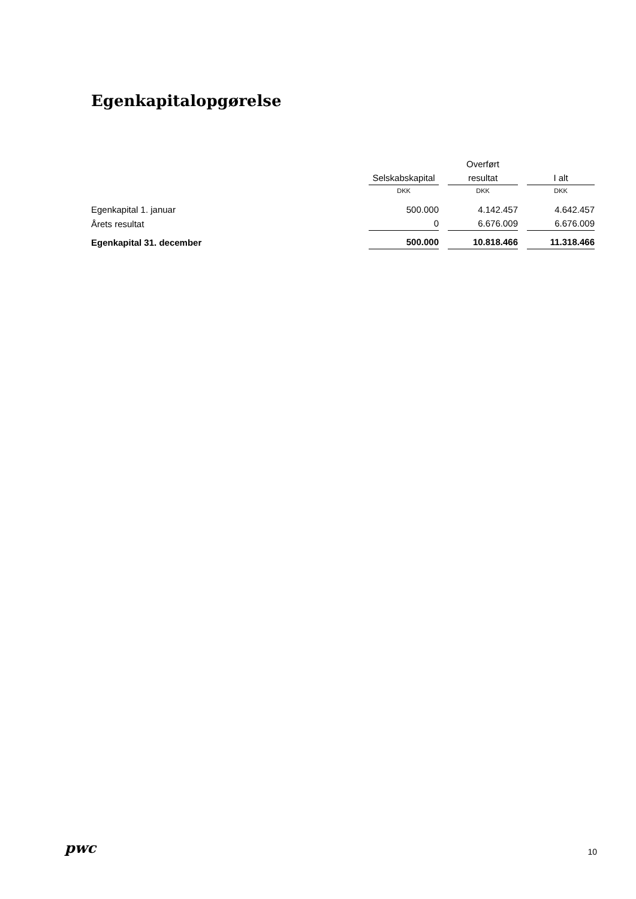Egenkapitalopgørelse
| | | | Overført | | |
| --- | --- | --- | --- | --- | --- |
| | Selskabskapital | | resultat | | I alt |
| | DKK | | DKK | | DKK |
| Egenkapital 1. januar | 500.000 | | 4.142.457 | | 4.642.457 |
| Årets resultat | 0 | | 6.676.009 | | 6.676.009 |
| Egenkapital 31. december | 500.000 | | 10.818.466 | | 11.318.466 |
pwc
10